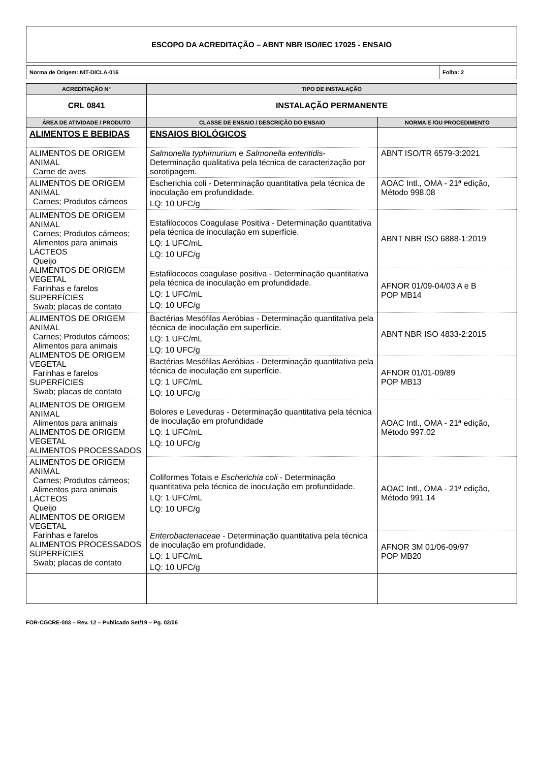ESCOPO DA ACREDITAÇÃO – ABNT NBR ISO/IEC 17025 - ENSAIO
| Norma de Origem: NIT-DICLA-016 | Folha: 2 |
| ACREDITAÇÃO N° | TIPO DE INSTALAÇÃO | |
| --- | --- | --- |
| CRL 0841 | INSTALAÇÃO PERMANENTE | |
| ÁREA DE ATIVIDADE / PRODUTO | CLASSE DE ENSAIO / DESCRIÇÃO DO ENSAIO | NORMA E /OU PROCEDIMENTO |
| ALIMENTOS E BEBIDAS | ENSAIOS BIOLÓGICOS | |
| ALIMENTOS DE ORIGEM ANIMAL Carne de aves | Salmonella typhimurium e Salmonella enteritidis - Determinação qualitativa pela técnica de caracterização por sorotipagem. | ABNT ISO/TR 6579-3:2021 |
| ALIMENTOS DE ORIGEM ANIMAL Carnes; Produtos cárneos | Escherichia coli - Determinação quantitativa pela técnica de inoculação em profundidade. LQ: 10 UFC/g | AOAC Intl., OMA - 21ª edição, Método 998.08 |
| ALIMENTOS DE ORIGEM ANIMAL Carnes; Produtos cárneos; Alimentos para animais LÁCTEOS Queijo ALIMENTOS DE ORIGEM VEGETAL Farinhas e farelos SUPERFÍCIES Swab; placas de contato | Estafilococos Coagulase Positiva - Determinação quantitativa pela técnica de inoculação em superfície. LQ: 1 UFC/mL LQ: 10 UFC/g | ABNT NBR ISO 6888-1:2019 |
| | Estafilococos coagulase positiva - Determinação quantitativa pela técnica de inoculação em profundidade. LQ: 1 UFC/mL LQ: 10 UFC/g | AFNOR 01/09-04/03 A e B POP MB14 |
| ALIMENTOS DE ORIGEM ANIMAL Carnes; Produtos cárneos; Alimentos para animais ALIMENTOS DE ORIGEM VEGETAL Farinhas e farelos SUPERFÍCIES Swab; placas de contato | Bactérias Mesófilas Aeróbias - Determinação quantitativa pela técnica de inoculação em superfície. LQ: 1 UFC/mL LQ: 10 UFC/g | ABNT NBR ISO 4833-2:2015 |
| | Bactérias Mesófilas Aeróbias - Determinação quantitativa pela técnica de inoculação em superfície. LQ: 1 UFC/mL LQ: 10 UFC/g | AFNOR 01/01-09/89 POP MB13 |
| ALIMENTOS DE ORIGEM ANIMAL Alimentos para animais ALIMENTOS DE ORIGEM VEGETAL ALIMENTOS PROCESSADOS | Bolores e Leveduras - Determinação quantitativa pela técnica de inoculação em profundidade LQ: 1 UFC/mL LQ: 10 UFC/g | AOAC Intl., OMA - 21ª edição, Método 997.02 |
| ALIMENTOS DE ORIGEM ANIMAL Carnes; Produtos cárneos; Alimentos para animais LÁCTEOS Queijo ALIMENTOS DE ORIGEM VEGETAL Farinhas e farelos ALIMENTOS PROCESSADOS SUPERFÍCIES Swab; placas de contato | Coliformes Totais e Escherichia coli - Determinação quantitativa pela técnica de inoculação em profundidade. LQ: 1 UFC/mL LQ: 10 UFC/g | AOAC Intl., OMA - 21ª edição, Método 991.14 |
| | Enterobacteriaceae - Determinação quantitativa pela técnica de inoculação em profundidade. LQ: 1 UFC/mL LQ: 10 UFC/g | AFNOR 3M 01/06-09/97 POP MB20 |
FOR-CGCRE-003 – Rev. 12 – Publicado Set/19 – Pg. 02/06